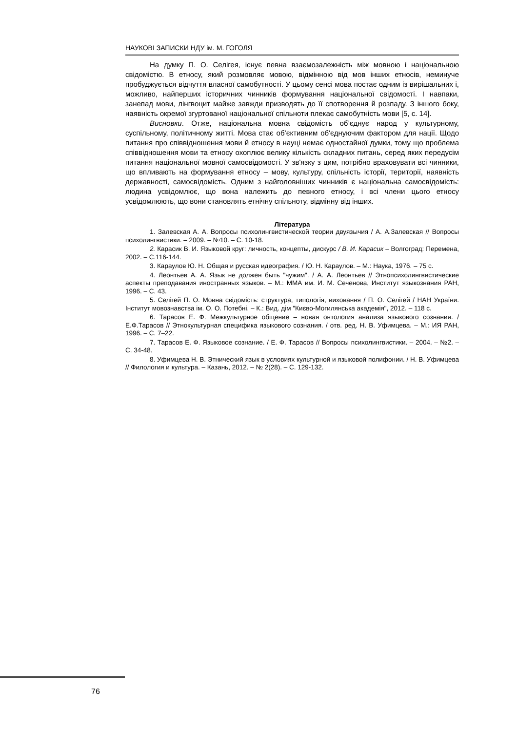НАУКОВІ ЗАПИСКИ НДУ ім. М. ГОГОЛЯ
На думку П. О. Селігея, існує певна взаємозалежність між мовною і національною свідомістю. В етносу, який розмовляє мовою, відмінною від мов інших етносів, неминуче пробуджується відчуття власної самобутності. У цьому сенсі мова постає одним із вирішальних і, можливо, найперших історичних чинників формування національної свідомості. І навпаки, занепад мови, лінгвоцит майже завжди призводять до її спотворення й розпаду. З іншого боку, наявність окремої згуртованої національної спільноти плекає самобутність мови [5, с. 14].
Висновки. Отже, національна мовна свідомість об’єднує народ у культурному, суспільному, політичному житті. Мова стає об’єктивним об'єднуючим фактором для нації. Щодо питання про співвідношення мови й етносу в науці немає одностайної думки, тому що проблема співвідношення мови та етносу охоплює велику кількість складних питань, серед яких передусім питання національної мовної самосвідомості. У зв'язку з цим, потрібно враховувати всі чинники, що впливають на формування етносу – мову, культуру, спільність історії, території, наявність державності, самосвідомість. Одним з найголовніших чинників є національна самосвідомість: людина усвідомлює, що вона належить до певного етносу, і всі члени цього етносу усвідомлюють, що вони становлять етнічну спільноту, відмінну від інших.
Література
1. Залевская А. А. Вопросы психолингвистической теории двуязычия / А. А.Залевская // Вопросы психолингвистики. – 2009. – №10. – С. 10-18.
2. Карасик В. И. Языковой круг: личность, концепты, дискурс / В. И. Карасик – Волгоград: Перемена, 2002. – С.116-144.
3. Караулов Ю. Н. Общая и русская идеография. / Ю. Н. Караулов. – М.: Наука, 1976. – 75 с.
4. Леонтьев А. А. Язык не должен быть "чужим". / А. А. Леонтьев // Этнопсихолингвистические аспекты преподавания иностранных языков. – М.: ММА им. И. М. Сеченова, Институт языкознания РАН, 1996. – С. 43.
5. Селігей П. О. Мовна свідомість: структура, типологія, виховання / П. О. Селігей / НАН України. Інститут мовознавства ім. О. О. Потебні. – К.: Вид. дім "Києво-Могилянська академія", 2012. – 118 с.
6. Тарасов Е. Ф. Межкультурное общение – новая онтология анализа языкового сознания. / Е.Ф.Тарасов // Этнокультурная специфика языкового сознания. / отв. ред. Н. В. Уфимцева. – М.: ИЯ РАН, 1996. – С. 7–22.
7. Тарасов Е. Ф. Языковое сознание. / Е. Ф. Тарасов // Вопросы психолингвистики. – 2004. – №2. – С. 34-48.
8. Уфимцева Н. В. Этнический язык в условиях культурной и языковой полифонии. / Н. В. Уфимцева // Филология и культура. – Казань, 2012. – № 2(28). – С. 129-132.
76